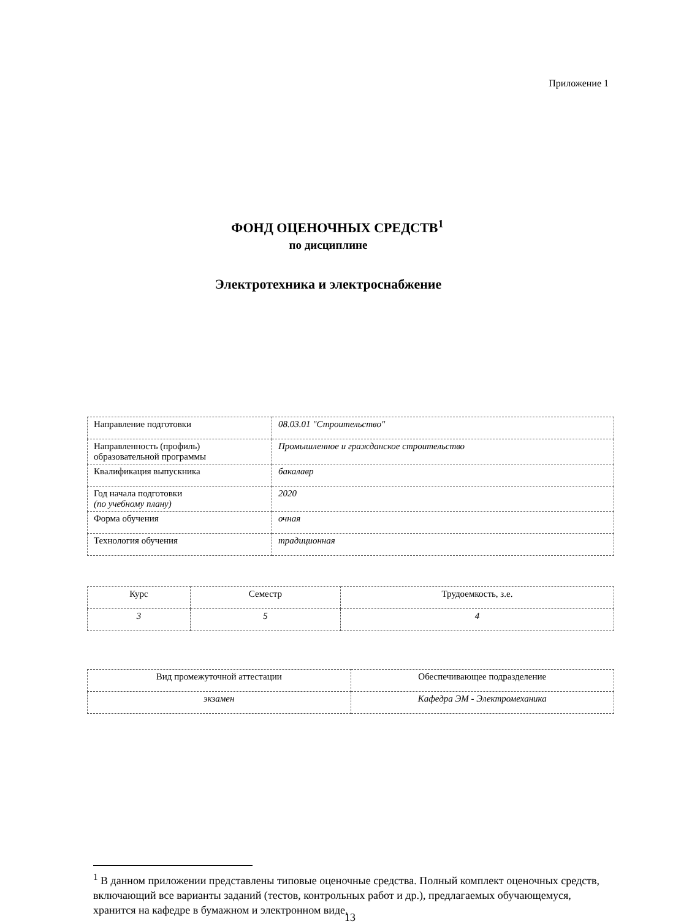Приложение 1
ФОНД ОЦЕНОЧНЫХ СРЕДСТВ<sup>1</sup>
по дисциплине
Электротехника и электроснабжение
| Направление подготовки | 08.03.01 "Строительство" |
| Направленность (профиль) образовательной программы | Промышленное и гражданское строительство |
| Квалификация выпускника | бакалавр |
| Год начала подготовки (по учебному плану) | 2020 |
| Форма обучения | очная |
| Технология обучения | традиционная |
| Курс | Семестр | Трудоемкость, з.е. |
| 3 | 5 | 4 |
| Вид промежуточной аттестации | Обеспечивающее подразделение |
| экзамен | Кафедра ЭМ - Электромеханика |
<sup>1</sup> В данном приложении представлены типовые оценочные средства. Полный комплект оценочных средств, включающий все варианты заданий (тестов, контрольных работ и др.), предлагаемых обучающемуся, хранится на кафедре в бумажном и электронном виде.
13